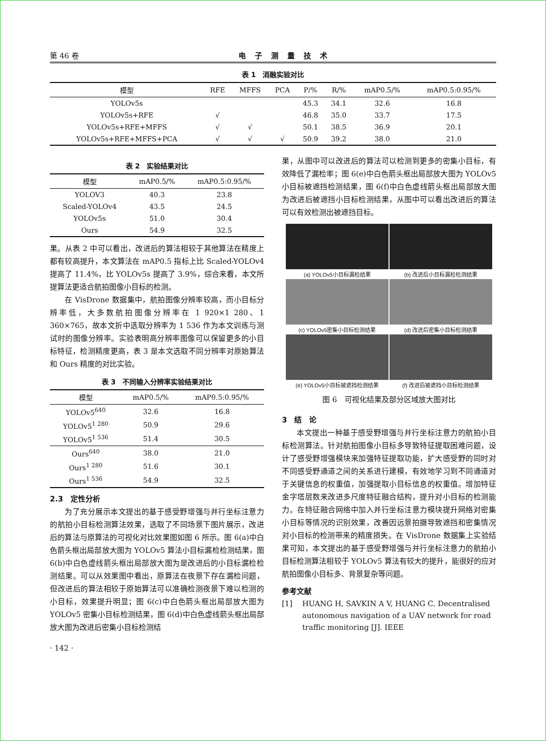第 46 卷 电子测量技术
表 1　消融实验对比
| 模型 | RFE | MFFS | PCA | P/% | R/% | mAP0.5/% | mAP0.5:0.95/% |
| --- | --- | --- | --- | --- | --- | --- | --- |
| YOLOv5s | | | | 45.3 | 34.1 | 32.6 | 16.8 |
| YOLOv5s+RFE | √ | | | 46.8 | 35.0 | 33.7 | 17.5 |
| YOLOv5s+RFE+MFFS | √ | √ | | 50.1 | 38.5 | 36.9 | 20.1 |
| YOLOv5s+RFE+MFFS+PCA | √ | √ | √ | 50.9 | 39.2 | 38.0 | 21.0 |
表 2　实验结果对比
| 模型 | mAP0.5/% | mAP0.5:0.95/% |
| --- | --- | --- |
| YOLOV3 | 40.3 | 23.8 |
| Scaled-YOLOv4 | 43.5 | 24.5 |
| YOLOv5s | 51.0 | 30.4 |
| Ours | 54.9 | 32.5 |
果。从表 2 中可以看出，改进后的算法相较于其他算法在精度上都有较高提升，本文算法在 mAP0.5 指标上比 Scaled-YOLOv4 提高了 11.4%，比 YOLOv5s 提高了 3.9%，综合来看，本文所提算法更适合航拍图像小目标的检测。
在 VisDrone 数据集中，航拍图像分辨率较高，而小目标分辨率低，大多数航拍图像分辨率在 1 920×1 280、1 360×765，故本文折中选取分辨率为 1 536 作为本文训练与测试时的图像分辨率。实验表明高分辨率图像可以保留更多的小目标特征，检测精度更高，表 3 是本文选取不同分辨率对原始算法和 Ours 精度的对比实验。
表 3　不同输入分辨率实验结果对比
| 模型 | mAP0.5/% | mAP0.5:0.95/% |
| --- | --- | --- |
| YOLOv5<sup>640</sup> | 32.6 | 16.8 |
| YOLOv5<sup>1 280</sup> | 50.9 | 29.6 |
| YOLOv5<sup>1 536</sup> | 51.4 | 30.5 |
| Ours<sup>640</sup> | 38.0 | 21.0 |
| Ours<sup>1 280</sup> | 51.6 | 30.1 |
| Ours<sup>1 536</sup> | 54.9 | 32.5 |
2.3　定性分析
为了充分展示本文提出的基于感受野增强与并行坐标注意力的航拍小目标检测算法效果，选取了不同场景下图片展示，改进后的算法与原算法的可视化对比效果图如图 6 所示。图 6(a)中白色箭头框出局部放大图为 YOLOv5 算法小目标漏检检测结果，图 6(b)中白色虚线箭头框出局部放大图为是改进后的小目标漏检检测结果。可以从效果图中看出，原算法在夜景下存在漏检问题，但改进后的算法相较于原始算法可以准确检测夜景下难以检测的小目标，效果提升明显；图 6(c)中白色箭头框出局部放大图为 YOLOv5 密集小目标检测结果，图 6(d)中白色虚线箭头框出局部放大图为改进后密集小目标检测结
· 142 ·
果，从图中可以改进后的算法可以检测到更多的密集小目标，有效降低了漏检率；图 6(e)中白色箭头框出局部放大图为 YOLOv5 小目标被遮挡检测结果，图 6(f)中白色虚线箭头框出局部放大图为改进后被遮挡小目标检测结果，从图中可以看出改进后的算法可以有效检测出被遮挡目标。
(a) YOLOv5小目标漏检结果
(b) 改进后小目标漏检检测结果
(c) YOLOv5密集小目标检测结果
(d) 改进后密集小目标检测结果
(e) YOLOv5小目标被遮挡检测结果
(f) 改进后被遮挡小目标检测结果
图 6　可视化结果及部分区域放大图对比
3　结　论
本文提出一种基于感受野增强与并行坐标注意力的航拍小目标检测算法。针对航拍图像小目标多导致特征提取困难问题，设计了感受野增强模块来加强特征提取功能，扩大感受野的同时对不同感受野通道之间的关系进行建模，有效地学习到不同通道对于关键信息的权重值，加强提取小目标信息的权重值。增加特征金字塔层数来改进多尺度特征融合结构，提升对小目标的检测能力。在特征融合网络中加入并行坐标注意力模块提升网络对密集小目标等情况的识别效果，改善因远景拍摄导致遮挡和密集情况对小目标的检测带来的精度损失。在 VisDrone 数据集上实验结果可知，本文提出的基于感受野增强与并行坐标注意力的航拍小目标检测算法相较于 YOLOv5 算法有较大的提升，能很好的应对航拍图像小目标多、背景复杂等问题。
参考文献
[1] HUANG H, SAVKIN A V, HUANG C. Decentralised autonomous navigation of a UAV network for road traffic monitoring [J]. IEEE